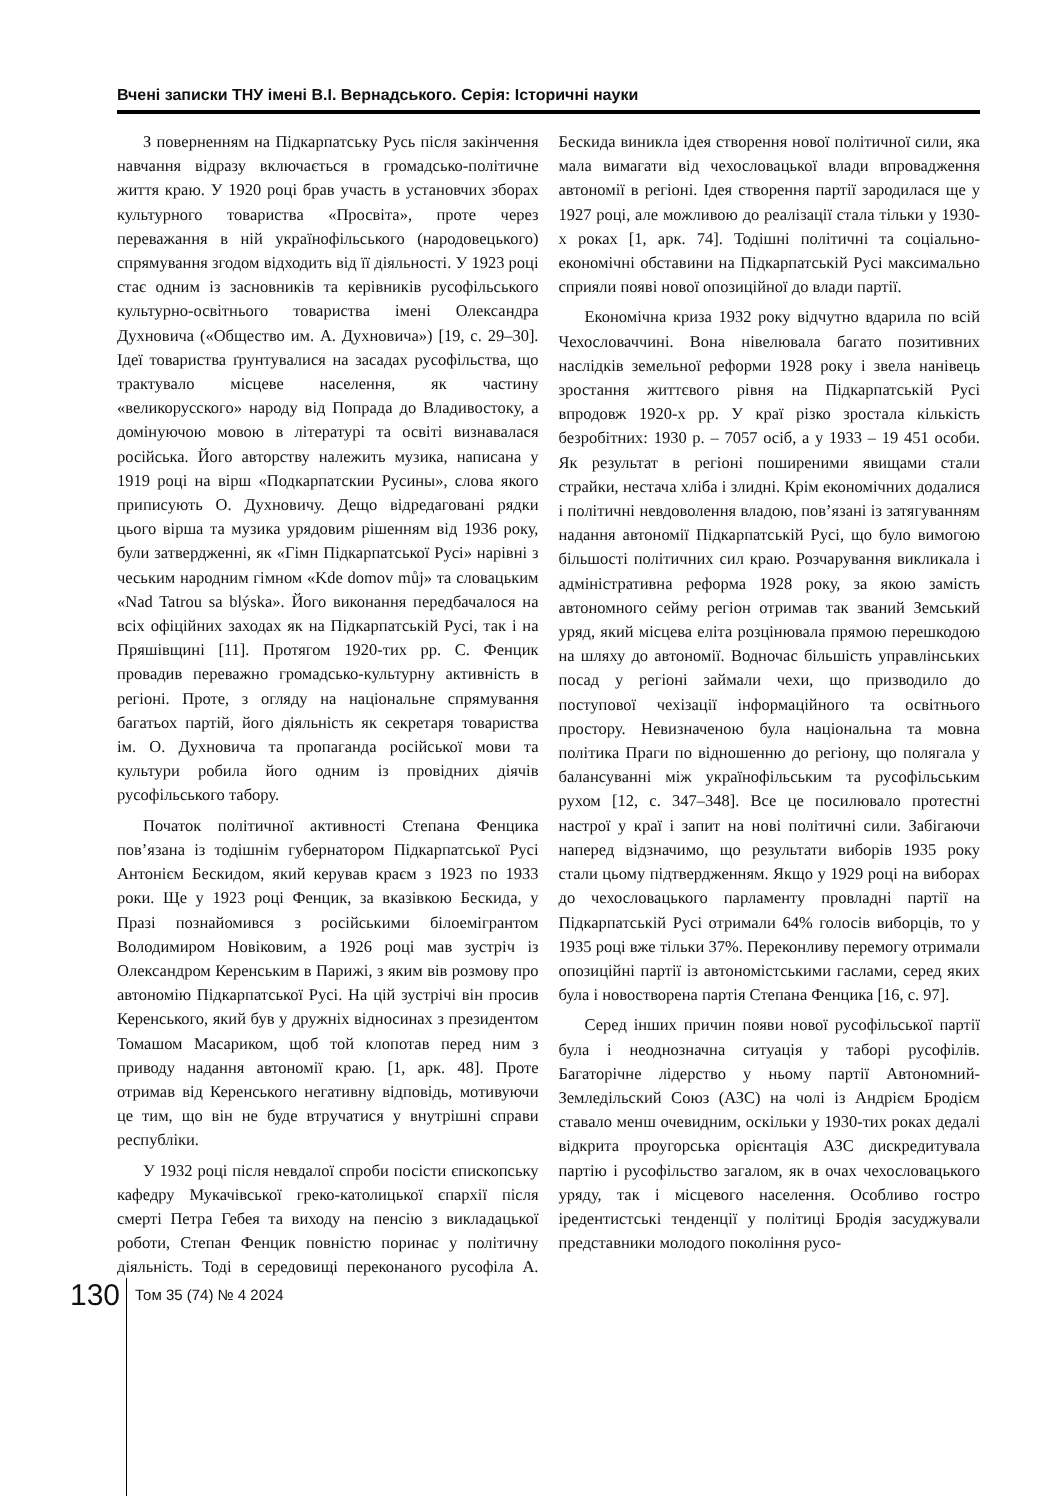Вчені записки ТНУ імені В.І. Вернадського. Серія: Історичні науки
З поверненням на Підкарпатську Русь після закінчення навчання відразу включається в громадсько-політичне життя краю. У 1920 році брав участь в установчих зборах культурного товариства «Просвіта», проте через переважання в ній українофільського (народовецького) спрямування згодом відходить від її діяльності. У 1923 році стає одним із засновників та керівників русофільського культурно-освітнього товариства імені Олександра Духновича («Общество им. А. Духновича») [19, с. 29–30]. Ідеї товариства ґрунтувалися на засадах русофільства, що трактувало місцеве населення, як частину «великорусского» народу від Попрада до Владивостоку, а домінуючою мовою в літературі та освіті визнавалася російська. Його авторству належить музика, написана у 1919 році на вірш «Подкарпатскии Русины», слова якого приписують О. Духновичу. Дещо відредаговані рядки цього вірша та музика урядовим рішенням від 1936 року, були затвердженні, як «Гімн Підкарпатської Русі» нарівні з чеським народним гімном «Kde domov můj» та словацьким «Nad Tatrou sa blýska». Його виконання передбачалося на всіх офіційних заходах як на Підкарпатській Русі, так і на Пряшівщині [11]. Протягом 1920-тих рр. С. Фенцик провадив переважно громадсько-культурну активність в регіоні. Проте, з огляду на національне спрямування багатьох партій, його діяльність як секретаря товариства ім. О. Духновича та пропаганда російської мови та культури робила його одним із провідних діячів русофільського табору.
Початок політичної активності Степана Фенцика пов’язана із тодішнім губернатором Підкарпатської Русі Антонієм Бескидом, який керував краєм з 1923 по 1933 роки. Ще у 1923 році Фенцик, за вказівкою Бескида, у Празі познайомився з російськими білоемігрантом Володимиром Новіковим, а 1926 році мав зустріч із Олександром Керенським в Парижі, з яким вів розмову про автономію Підкарпатської Русі. На цій зустрічі він просив Керенського, який був у дружніх відносинах з президентом Томашом Масариком, щоб той клопотав перед ним з приводу надання автономії краю. [1, арк. 48]. Проте отримав від Керенського негативну відповідь, мотивуючи це тим, що він не буде втручатися у внутрішні справи республіки.
У 1932 році після невдалої спроби посісти єпископську кафедру Мукачівської греко-католицької єпархії після смерті Петра Гебея та виходу на пенсію з викладацької роботи, Степан Фенцик повністю поринає у політичну діяльність. Тоді в середовищі переконаного русофіла А. Бескида виникла ідея створення нової політичної сили, яка мала вимагати від чехословацької влади впровадження автономії в регіоні. Ідея створення партії зародилася ще у 1927 році, але можливою до реалізації стала тільки у 1930-х роках [1, арк. 74]. Тодішні політичні та соціально-економічні обставини на Підкарпатській Русі максимально сприяли появі нової опозиційної до влади партії.
Економічна криза 1932 року відчутно вдарила по всій Чехословаччині. Вона нівелювала багато позитивних наслідків земельної реформи 1928 року і звела нанівець зростання життєвого рівня на Підкарпатській Русі впродовж 1920-х рр. У краї різко зростала кількість безробітних: 1930 р. – 7057 осіб, а у 1933 – 19 451 особи. Як результат в регіоні поширеними явищами стали страйки, нестача хліба і злидні. Крім економічних додалися і політичні невдоволення владою, пов’язані із затягуванням надання автономії Підкарпатській Русі, що було вимогою більшості політичних сил краю. Розчарування викликала і адміністративна реформа 1928 року, за якою замість автономного сейму регіон отримав так званий Земський уряд, який місцева еліта розцінювала прямою перешкодою на шляху до автономії. Водночас більшість управлінських посад у регіоні займали чехи, що призводило до поступової чехізації інформаційного та освітнього простору. Невизначеною була національна та мовна політика Праги по відношенню до регіону, що полягала у балансуванні між українофільським та русофільським рухом [12, с. 347–348]. Все це посилювало протестні настрої у краї і запит на нові політичні сили. Забігаючи наперед відзначимо, що результати виборів 1935 року стали цьому підтвердженням. Якщо у 1929 році на виборах до чехословацького парламенту провладні партії на Підкарпатській Русі отримали 64% голосів виборців, то у 1935 році вже тільки 37%. Переконливу перемогу отримали опозиційні партії із автономістськими гаслами, серед яких була і новостворена партія Степана Фенцика [16, с. 97].
Серед інших причин появи нової русофільської партії була і неоднозначна ситуація у таборі русофілів. Багаторічне лідерство у ньому партії Автономний-Земледільский Союз (АЗС) на чолі із Андрієм Бродієм ставало менш очевидним, оскільки у 1930-тих роках дедалі відкрита проугорська орієнтація АЗС дискредитувала партію і русофільство загалом, як в очах чехословацького уряду, так і місцевого населення. Особливо гостро іредентистські тенденції у політиці Бродія засуджували представники молодого покоління русо-
130
Том 35 (74) № 4 2024